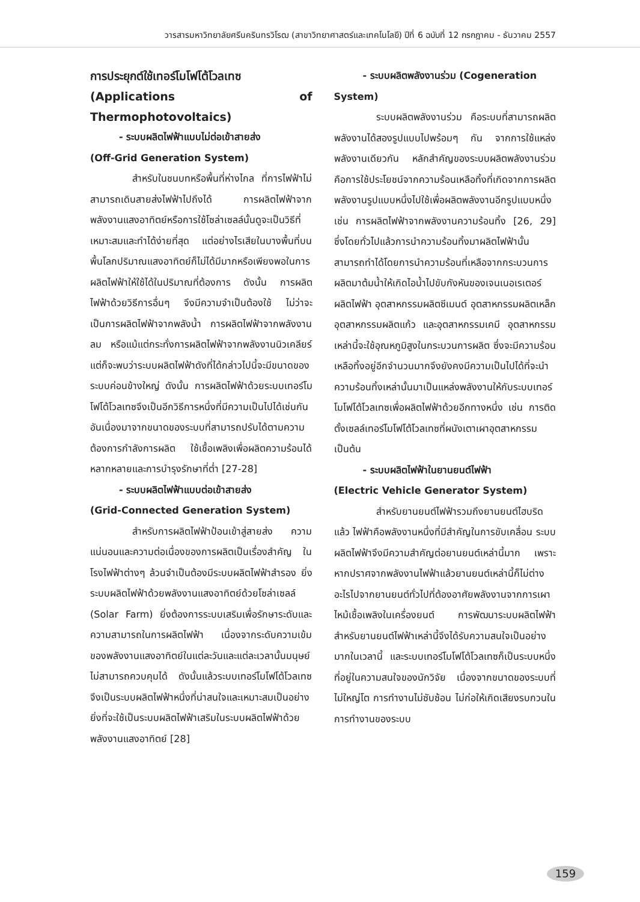วารสารมหาวิทยาลัยศรีนครินทรวิโรฒ (สาขาวิทยาศาสตร์และเทคโนโลยี) ปีที่ 6 ฉบับที่ 12 กรกฎาคม - ธันวาคม 2557
การประยุกต์ใช้เทอร์โมโฟโต้โวลเทซ
(Applications of Thermophotovoltaics)
- ระบบผลิตไฟฟ้าแบบไม่ต่อเข้าสายส่ง
(Off-Grid Generation System)
สำหรับในชนบทหรือพื้นที่ห่างไกล ที่การไฟฟ้าไม่สามารถเดินสายส่งไฟฟ้าไปถึงได้ การผลิตไฟฟ้าจากพลังงานแสงอาทิตย์หรือการใช้โซล่าเซลล์นั้นดูจะเป็นวิธีที่เหมาะสมและทำได้ง่ายที่สุด แต่อย่างไรเสียในบางพื้นที่บนพื้นโลกปริมาณแสงอาทิตย์ก็ไม่ได้มีมากหรือเพียงพอในการผลิตไฟฟ้าให้ใช้ได้ในปริมาณที่ต้องการ ดังนั้น การผลิตไฟฟ้าด้วยวิธีการอื่นๆ จึงมีความจำเป็นต้องใช้ ไม่ว่าจะเป็นการผลิตไฟฟ้าจากพลังน้ำ การผลิตไฟฟ้าจากพลังงานลม หรือแม้แต่กระทั่งการผลิตไฟฟ้าจากพลังงานนิวเคลียร์ แต่ก็จะพบว่าระบบผลิตไฟฟ้าดังที่ได้กล่าวไปนี้จะมีขนาดของระบบค่อนข้างใหญ่ ดังนั้น การผลิตไฟฟ้าด้วยระบบเทอร์โมโฟโต้โวลเทซจึงเป็นอีกวิธีการหนึ่งที่มีความเป็นไปได้เช่นกัน อันเนื่องมาจากขนาดของระบบที่สามารถปรับได้ตามความต้องการกำลังการผลิต ใช้เชื้อเพลิงเพื่อผลิตความร้อนได้หลากหลายและการบำรุงรักษาที่ต่ำ [27-28]
- ระบบผลิตไฟฟ้าแบบต่อเข้าสายส่ง
(Grid-Connected Generation System)
สำหรับการผลิตไฟฟ้าป้อนเข้าสู่สายส่ง ความแน่นอนและความต่อเนื่องของการผลิตเป็นเรื่องสำคัญ ในโรงไฟฟ้าต่างๆ ล้วนจำเป็นต้องมีระบบผลิตไฟฟ้าสำรอง ยิ่งระบบผลิตไฟฟ้าด้วยพลังงานแสงอาทิตย์ด้วยโซล่าเซลล์ (Solar Farm) ยิ่งต้องการระบบเสริมเพื่อรักษาระดับและความสามารถในการผลิตไฟฟ้า เนื่องจากระดับความเข้มของพลังงานแสงอาทิตย์ในแต่ละวันและแต่ละเวลานั้นมนุษย์ไม่สามารถควบคุมได้ ดังนั้นแล้วระบบเทอร์โมโฟโต้โวลเทซจึงเป็นระบบผลิตไฟฟ้าหนึ่งที่น่าสนใจและเหมาะสมเป็นอย่างยิ่งที่จะใช้เป็นระบบผลิตไฟฟ้าเสริมในระบบผลิตไฟฟ้าด้วยพลังงานแสงอาทิตย์ [28]
- ระบบผลิตพลังงานร่วม (Cogeneration
System)
ระบบผลิตพลังงานร่วม คือระบบที่สามารถผลิตพลังงานได้สองรูปแบบไปพร้อมๆ กัน จากการใช้แหล่งพลังงานเดียวกัน หลักสำคัญของระบบผลิตพลังงานร่วม คือการใช้ประโยชน์จากความร้อนเหลือทิ้งที่เกิดจากการผลิตพลังงานรูปแบบหนึ่งไปใช้เพื่อผลิตพลังงานอีกรูปแบบหนึ่ง เช่น การผลิตไฟฟ้าจากพลังงานความร้อนทิ้ง [26, 29] ซึ่งโดยทั่วไปแล้วการนำความร้อนทิ้งมาผลิตไฟฟ้านั้นสามารถทำได้โดยการนำความร้อนที่เหลือจากกระบวนการผลิตมาต้มน้ำให้เกิดไอน้ำไปขับกังหันของเจนเนอเรเตอร์ผลิตไฟฟ้า อุตสาหกรรมผลิตซีเมนต์ อุตสาหกรรมผลิตเหล็ก อุตสาหกรรมผลิตแก้ว และอุตสาหกรรมเคมี อุตสาหกรรมเหล่านี้จะใช้อุณหภูมิสูงในกระบวนการผลิต ซึ่งจะมีความร้อนเหลือทิ้งอยู่อีกจำนวนมากจึงยังคงมีความเป็นไปได้ที่จะนำความร้อนทิ้งเหล่านั้นมาเป็นแหล่งพลังงานให้กับระบบเทอร์โมโฟโต้โวลเทซเพื่อผลิตไฟฟ้าด้วยอีกทางหนึ่ง เช่น การติดตั้งเซลล์เทอร์โมโฟโต้โวลเทซที่ผนังเตาเผาอุตสาหกรรม เป็นต้น
- ระบบผลิตไฟฟ้าในยานยนต์ไฟฟ้า
(Electric Vehicle Generator System)
สำหรับยานยนต์ไฟฟ้ารวมถึงยานยนต์ไฮบริดแล้ว ไฟฟ้าคือพลังงานหนึ่งที่มีสำคัญในการขับเคลื่อน ระบบผลิตไฟฟ้าจึงมีความสำคัญต่อยานยนต์เหล่านี้มาก เพราะหากปราศจากพลังงานไฟฟ้าแล้วยานยนต์เหล่านี้ก็ไม่ต่างอะไรไปจากยานยนต์ทั่วไปที่ต้องอาศัยพลังงานจากการเผาไหม้เชื้อเพลิงในเครื่องยนต์ การพัฒนาระบบผลิตไฟฟ้าสำหรับยานยนต์ไฟฟ้าเหล่านี้จึงได้รับความสนใจเป็นอย่างมากในเวลานี้ และระบบเทอร์โมโฟโต้โวลเทซก็เป็นระบบหนึ่งที่อยู่ในความสนใจของนักวิจัย เนื่องจากขนาดของระบบที่ไม่ใหญ่โต การทำงานไม่ซับซ้อน ไม่ก่อให้เกิดเสียงรบกวนในการทำงานของระบบ
159